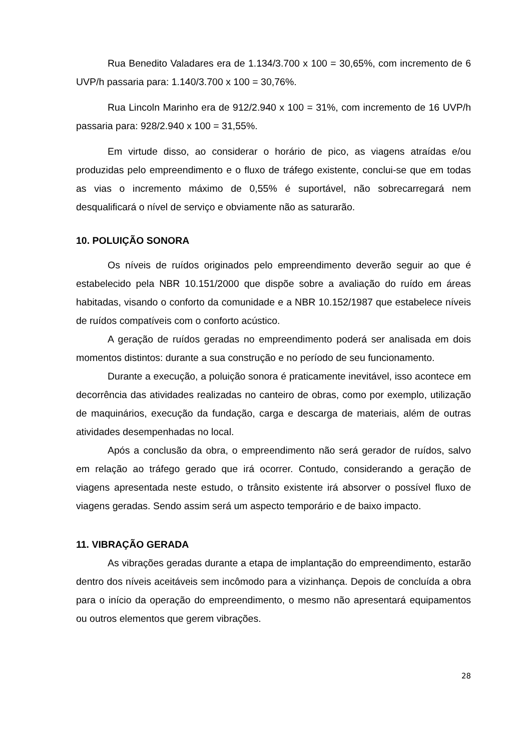Rua Benedito Valadares era de 1.134/3.700 x 100 = 30,65%, com incremento de 6 UVP/h passaria para: 1.140/3.700 x 100 = 30,76%.
Rua Lincoln Marinho era de 912/2.940 x 100 = 31%, com incremento de 16 UVP/h passaria para: 928/2.940 x 100 = 31,55%.
Em virtude disso, ao considerar o horário de pico, as viagens atraídas e/ou produzidas pelo empreendimento e o fluxo de tráfego existente, conclui-se que em todas as vias o incremento máximo de 0,55% é suportável, não sobrecarregará nem desqualificará o nível de serviço e obviamente não as saturarão.
10. POLUIÇÃO SONORA
Os níveis de ruídos originados pelo empreendimento deverão seguir ao que é estabelecido pela NBR 10.151/2000 que dispõe sobre a avaliação do ruído em áreas habitadas, visando o conforto da comunidade e a NBR 10.152/1987 que estabelece níveis de ruídos compatíveis com o conforto acústico.
A geração de ruídos geradas no empreendimento poderá ser analisada em dois momentos distintos: durante a sua construção e no período de seu funcionamento.
Durante a execução, a poluição sonora é praticamente inevitável, isso acontece em decorrência das atividades realizadas no canteiro de obras, como por exemplo, utilização de maquinários, execução da fundação, carga e descarga de materiais, além de outras atividades desempenhadas no local.
Após a conclusão da obra, o empreendimento não será gerador de ruídos, salvo em relação ao tráfego gerado que irá ocorrer. Contudo, considerando a geração de viagens apresentada neste estudo, o trânsito existente irá absorver o possível fluxo de viagens geradas. Sendo assim será um aspecto temporário e de baixo impacto.
11. VIBRAÇÃO GERADA
As vibrações geradas durante a etapa de implantação do empreendimento, estarão dentro dos níveis aceitáveis sem incômodo para a vizinhança. Depois de concluída a obra para o início da operação do empreendimento, o mesmo não apresentará equipamentos ou outros elementos que gerem vibrações.
28